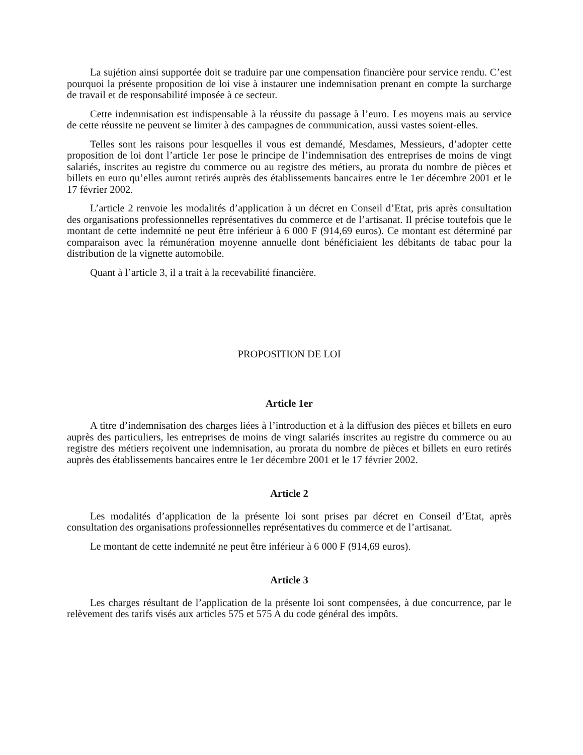La sujétion ainsi supportée doit se traduire par une compensation financière pour service rendu. C’est pourquoi la présente proposition de loi vise à instaurer une indemnisation prenant en compte la surcharge de travail et de responsabilité imposée à ce secteur.
Cette indemnisation est indispensable à la réussite du passage à l’euro. Les moyens mais au service de cette réussite ne peuvent se limiter à des campagnes de communication, aussi vastes soient-elles.
Telles sont les raisons pour lesquelles il vous est demandé, Mesdames, Messieurs, d’adopter cette proposition de loi dont l’article 1er pose le principe de l’indemnisation des entreprises de moins de vingt salariés, inscrites au registre du commerce ou au registre des métiers, au prorata du nombre de pièces et billets en euro qu’elles auront retirés auprès des établissements bancaires entre le 1er décembre 2001 et le 17 février 2002.
L’article 2 renvoie les modalités d’application à un décret en Conseil d’Etat, pris après consultation des organisations professionnelles représentatives du commerce et de l’artisanat. Il précise toutefois que le montant de cette indemnité ne peut être inférieur à 6 000 F (914,69 euros). Ce montant est déterminé par comparaison avec la rémunération moyenne annuelle dont bénéficiaient les débitants de tabac pour la distribution de la vignette automobile.
Quant à l’article 3, il a trait à la recevabilité financière.
PROPOSITION DE LOI
Article 1er
A titre d’indemnisation des charges liées à l’introduction et à la diffusion des pièces et billets en euro auprès des particuliers, les entreprises de moins de vingt salariés inscrites au registre du commerce ou au registre des métiers reçoivent une indemnisation, au prorata du nombre de pièces et billets en euro retirés auprès des établissements bancaires entre le 1er décembre 2001 et le 17 février 2002.
Article 2
Les modalités d’application de la présente loi sont prises par décret en Conseil d’Etat, après consultation des organisations professionnelles représentatives du commerce et de l’artisanat.
Le montant de cette indemnité ne peut être inférieur à 6 000 F (914,69 euros).
Article 3
Les charges résultant de l’application de la présente loi sont compensées, à due concurrence, par le relèvement des tarifs visés aux articles 575 et 575 A du code général des impôts.